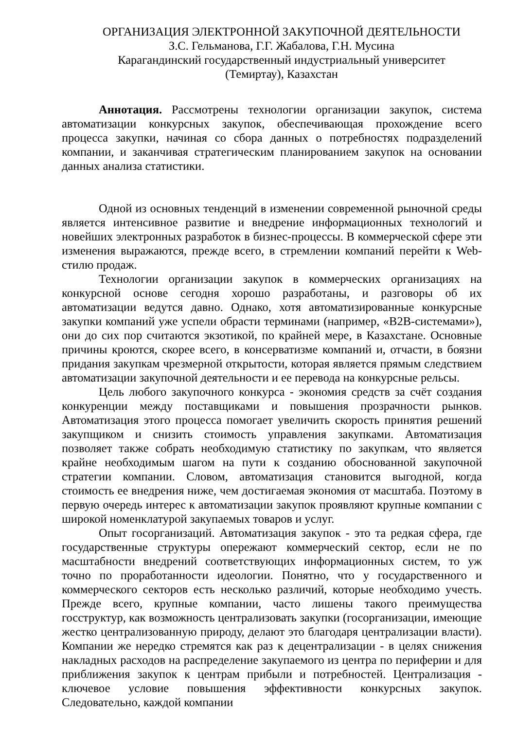ОРГАНИЗАЦИЯ ЭЛЕКТРОННОЙ ЗАКУПОЧНОЙ ДЕЯТЕЛЬНОСТИ
З.С. Гельманова, Г.Г. Жабалова, Г.Н. Мусина
Карагандинский государственный индустриальный университет
(Темиртау), Казахстан
Аннотация. Рассмотрены технологии организации закупок, система автоматизации конкурсных закупок, обеспечивающая прохождение всего процесса закупки, начиная со сбора данных о потребностях подразделений компании, и заканчивая стратегическим планированием закупок на основании данных анализа статистики.
Одной из основных тенденций в изменении современной рыночной среды является интенсивное развитие и внедрение информационных технологий и новейших электронных разработок в бизнес-процессы. В коммерческой сфере эти изменения выражаются, прежде всего, в стремлении компаний перейти к Web-стилю продаж.
Технологии организации закупок в коммерческих организациях на конкурсной основе сегодня хорошо разработаны, и разговоры об их автоматизации ведутся давно. Однако, хотя автоматизированные конкурсные закупки компаний уже успели обрасти терминами (например, «B2B-системами»), они до сих пор считаются экзотикой, по крайней мере, в Казахстане. Основные причины кроются, скорее всего, в консерватизме компаний и, отчасти, в боязни придания закупкам чрезмерной открытости, которая является прямым следствием автоматизации закупочной деятельности и ее перевода на конкурсные рельсы.
Цель любого закупочного конкурса - экономия средств за счёт создания конкуренции между поставщиками и повышения прозрачности рынков. Автоматизация этого процесса помогает увеличить скорость принятия решений закупщиком и снизить стоимость управления закупками. Автоматизация позволяет также собрать необходимую статистику по закупкам, что является крайне необходимым шагом на пути к созданию обоснованной закупочной стратегии компании. Словом, автоматизация становится выгодной, когда стоимость ее внедрения ниже, чем достигаемая экономия от масштаба. Поэтому в первую очередь интерес к автоматизации закупок проявляют крупные компании с широкой номенклатурой закупаемых товаров и услуг.
Опыт госорганизаций. Автоматизация закупок - это та редкая сфера, где государственные структуры опережают коммерческий сектор, если не по масштабности внедрений соответствующих информационных систем, то уж точно по проработанности идеологии. Понятно, что у государственного и коммерческого секторов есть несколько различий, которые необходимо учесть. Прежде всего, крупные компании, часто лишены такого преимущества госструктур, как возможность централизовать закупки (госорганизации, имеющие жестко централизованную природу, делают это благодаря централизации власти). Компании же нередко стремятся как раз к децентрализации - в целях снижения накладных расходов на распределение закупаемого из центра по периферии и для приближения закупок к центрам прибыли и потребностей. Централизация - ключевое условие повышения эффективности конкурсных закупок. Следовательно, каждой компании